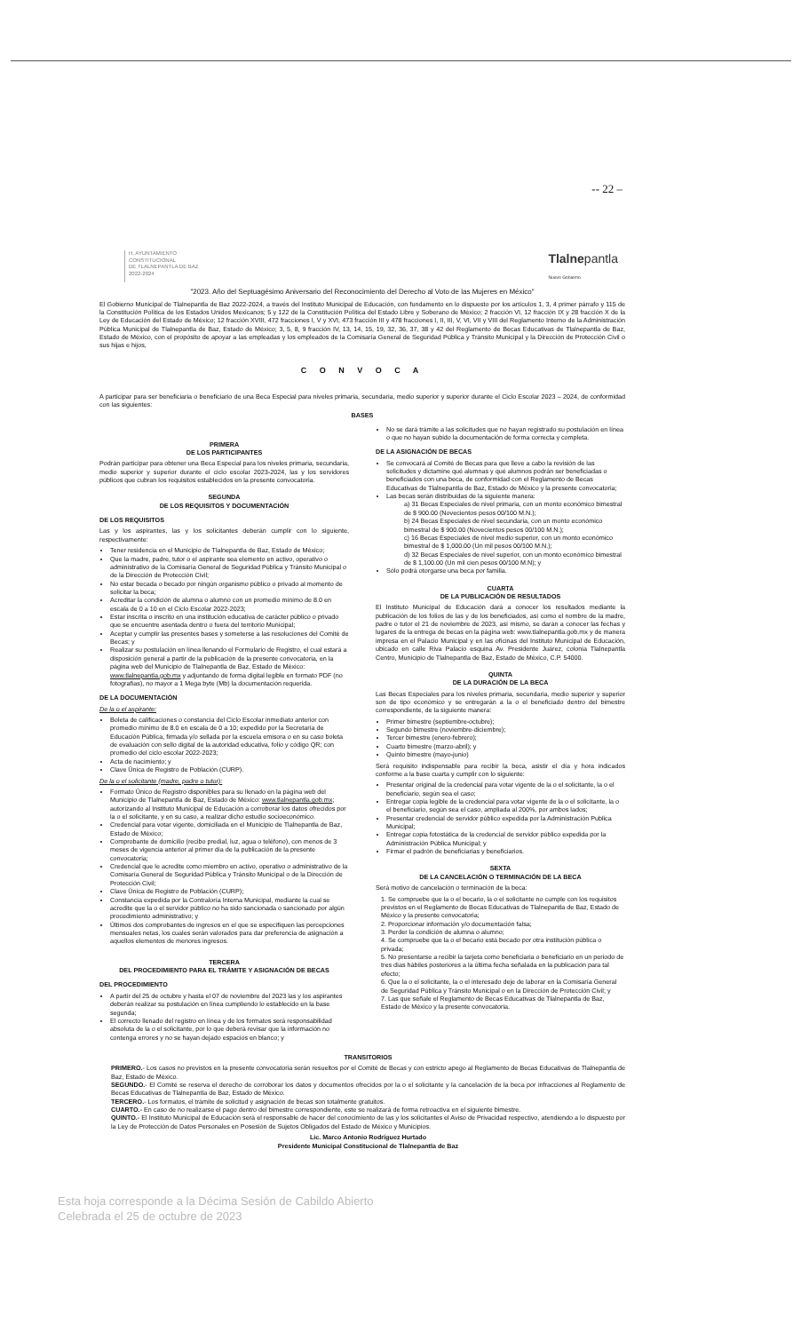-- 22 –
H. AYUNTAMIENTO
CONSTITUCIONAL
DE TLALNEPANTLA DE BAZ
2022-2024
Tlalnepantla
Nuevo Gobierno
"2023. Año del Septuagésimo Aniversario del Reconocimiento del Derecho al Voto de las Mujeres en México"
El Gobierno Municipal de Tlalnepantla de Baz 2022-2024, a través del Instituto Municipal de Educación, con fundamento en lo dispuesto por los artículos 1, 3, 4 primer párrafo y 115 de la Constitución Política de los Estados Unidos Mexicanos; 5 y 122 de la Constitución Política del Estado Libre y Soberano de México; 2 fracción VI, 12 fracción IX y 28 fracción X de la Ley de Educación del Estado de México; 12 fracción XVIII, 472 fracciones I, V y XVI, 473 fracción III y 478 fracciones I, II, III, V, VI, VII y VIII del Reglamento Interno de la Administración Pública Municipal de Tlalnepantla de Baz, Estado de México; 3, 5, 8, 9 fracción IV, 13, 14, 15, 19, 32, 36, 37, 38 y 42 del Reglamento de Becas Educativas de Tlalnepantla de Baz, Estado de México, con el propósito de apoyar a las empleadas y los empleados de la Comisaría General de Seguridad Pública y Tránsito Municipal y la Dirección de Protección Civil o sus hijas e hijos,
C O N V O C A
A participar para ser beneficiaria o beneficiario de una Beca Especial para niveles primaria, secundaria, medio superior y superior durante el Ciclo Escolar 2023 – 2024, de conformidad con las siguientes:
BASES
PRIMERA
DE LOS PARTICIPANTES
Podrán participar para obtener una Beca Especial para los niveles primaria, secundaria, medio superior y superior durante el ciclo escolar 2023-2024, las y los servidores públicos que cubran los requisitos establecidos en la presente convocatoria.
SEGUNDA
DE LOS REQUISITOS Y DOCUMENTACIÓN
DE LOS REQUISITOS
Las y los aspirantes, las y los solicitantes deberán cumplir con lo siguiente, respectivamente:
Tener residencia en el Municipio de Tlalnepantla de Baz, Estado de México;
Que la madre, padre, tutor o el aspirante sea elemento en activo, operativo o administrativo de la Comisaría General de Seguridad Pública y Tránsito Municipal o de la Dirección de Protección Civil;
No estar becada o becado por ningún organismo público o privado al momento de solicitar la beca;
Acreditar la condición de alumna o alumno con un promedio mínimo de 8.0 en escala de 0 a 10 en el Ciclo Escolar 2022-2023;
Estar inscrita o inscrito en una institución educativa de carácter público o privado que se encuentre asentada dentro o fuera del territorio Municipal;
Aceptar y cumplir las presentes bases y someterse a las resoluciones del Comité de Becas; y
Realizar su postulación en línea llenando el Formulario de Registro, el cual estará a disposición general a partir de la publicación de la presente convocatoria, en la página web del Municipio de Tlalnepantla de Baz, Estado de México: www.tlalnepantla.gob.mx y adjuntando de forma digital legible en formato PDF (no fotografías), no mayor a 1 Mega byte (Mb) la documentación requerida.
DE LA DOCUMENTACIÓN
De la o el aspirante:
Boleta de calificaciones o constancia del Ciclo Escolar inmediato anterior con promedio mínimo de 8.0 en escala de 0 a 10; expedido por la Secretaría de Educación Pública, firmada y/o sellada por la escuela emisora o en su caso boleta de evaluación con sello digital de la autoridad educativa, folio y código QR; con promedio del ciclo escolar 2022-2023;
Acta de nacimiento; y
Clave Única de Registro de Población (CURP).
De la o el solicitante (madre, padre o tutor):
Formato Único de Registro disponibles para su llenado en la página web del Municipio de Tlalnepantla de Baz, Estado de México: www.tlalnepantla.gob.mx; autorizando al Instituto Municipal de Educación a corroborar los datos ofrecidos por la o el solicitante, y en su caso, a realizar dicho estudio socioeconómico.
Credencial para votar vigente, domiciliada en el Municipio de Tlalnepantla de Baz, Estado de México;
Comprobante de domicilio (recibo predial, luz, agua o teléfono), con menos de 3 meses de vigencia anterior al primer día de la publicación de la presente convocatoria;
Credencial que le acredite como miembro en activo, operativo o administrativo de la Comisaría General de Seguridad Pública y Tránsito Municipal o de la Dirección de Protección Civil;
Clave Única de Registro de Población (CURP);
Constancia expedida por la Contraloría Interna Municipal, mediante la cual se acredite que la o el servidor público no ha sido sancionada o sancionado por algún procedimiento administrativo; y
Últimos dos comprobantes de ingresos en el que se especifiquen las percepciones mensuales netas, los cuales serán valorados para dar preferencia de asignación a aquellos elementos de menores ingresos.
TERCERA
DEL PROCEDIMIENTO PARA EL TRÁMITE Y ASIGNACIÓN DE BECAS
DEL PROCEDIMIENTO
A partir del 25 de octubre y hasta el 07 de noviembre del 2023 las y los aspirantes deberán realizar su postulación en línea cumpliendo lo establecido en la base segunda;
El correcto llenado del registro en línea y de los formatos será responsabilidad absoluta de la o el solicitante, por lo que deberá revisar que la información no contenga errores y no se hayan dejado espacios en blanco; y
No se dará trámite a las solicitudes que no hayan registrado su postulación en línea o que no hayan subido la documentación de forma correcta y completa.
DE LA ASIGNACIÓN DE BECAS
Se convocará al Comité de Becas para que lleve a cabo la revisión de las solicitudes y dictamine qué alumnas y qué alumnos podrán ser beneficiadas o beneficiados con una beca, de conformidad con el Reglamento de Becas Educativas de Tlalnepantla de Baz, Estado de México y la presente convocatoria;
Las becas serán distribuidas de la siguiente manera:
a) 31 Becas Especiales de nivel primaria, con un monto económico bimestral de $ 900.00 (Novecientos pesos 00/100 M.N.);
b) 24 Becas Especiales de nivel secundaria, con un monto económico bimestral de $ 900.00 (Novecientos pesos 00/100 M.N.);
c) 16 Becas Especiales de nivel medio superior, con un monto económico bimestral de $ 1,000.00 (Un mil pesos 00/100 M.N.);
d) 32 Becas Especiales de nivel superior, con un monto económico bimestral de $ 1,100.00 (Un mil cien pesos 00/100 M.N); y
Sólo podrá otorgarse una beca por familia.
CUARTA
DE LA PUBLICACIÓN DE RESULTADOS
El Instituto Municipal de Educación dará a conocer los resultados mediante la publicación de los folios de las y de los beneficiados, así como el nombre de la madre, padre o tutor el 21 de noviembre de 2023, así mismo, se darán a conocer las fechas y lugares de la entrega de becas en la página web: www.tlalnepantla.gob.mx y de manera impresa en el Palacio Municipal y en las oficinas del Instituto Municipal de Educación, ubicado en calle Riva Palacio esquina Av. Presidente Juárez, colonia Tlalnepantla Centro, Municipio de Tlalnepantla de Baz, Estado de México, C.P. 54000.
QUINTA
DE LA DURACIÓN DE LA BECA
Las Becas Especiales para los niveles primaria, secundaria, medio superior y superior son de tipo económico y se entregarán a la o el beneficiado dentro del bimestre correspondiente, de la siguiente manera:
Primer bimestre (septiembre-octubre);
Segundo bimestre (noviembre-diciembre);
Tercer bimestre (enero-febrero);
Cuarto bimestre (marzo-abril); y
Quinto bimestre (mayo-junio)
Será requisito indispensable para recibir la beca, asistir el día y hora indicados conforme a la base cuarta y cumplir con lo siguiente:
Presentar original de la credencial para votar vigente de la o el solicitante, la o el beneficiario, según sea el caso;
Entregar copia legible de la credencial para votar vigente de la o el solicitante, la o el beneficiario, según sea el caso, ampliada al 200%, por ambos lados;
Presentar credencial de servidor público expedida por la Administración Publica Municipal;
Entregar copia fotostática de la credencial de servidor público expedida por la Administración Pública Municipal; y
Firmar el padrón de beneficiarias y beneficiarios.
SEXTA
DE LA CANCELACIÓN O TERMINACIÓN DE LA BECA
Será motivo de cancelación o terminación de la beca:
1. Se compruebe que la o el becario, la o el solicitante no cumple con los requisitos previstos en el Reglamento de Becas Educativas de Tlalnepantla de Baz, Estado de México y la presente convocatoria;
2. Proporcionar información y/o documentación falsa;
3. Perder la condición de alumna o alumno;
4. Se compruebe que la o el becario está becado por otra institución pública o privada;
5. No presentarse a recibir la tarjeta como beneficiaria o beneficiario en un periodo de tres días hábiles posteriores a la última fecha señalada en la publicación para tal efecto;
6. Que la o el solicitante, la o el interesado deje de laborar en la Comisaría General de Seguridad Pública y Tránsito Municipal o en la Dirección de Protección Civil; y
7. Las que señale el Reglamento de Becas Educativas de Tlalnepantla de Baz, Estado de México y la presente convocatoria.
TRANSITORIOS
PRIMERO.- Los casos no previstos en la presente convocatoria serán resueltos por el Comité de Becas y con estricto apego al Reglamento de Becas Educativas de Tlalnepantla de Baz, Estado de México.
SEGUNDO.- El Comité se reserva el derecho de corroborar los datos y documentos ofrecidos por la o el solicitante y la cancelación de la beca por infracciones al Reglamento de Becas Educativas de Tlalnepantla de Baz, Estado de México.
TERCERO.- Los formatos, el trámite de solicitud y asignación de becas son totalmente gratuitos.
CUARTO.- En caso de no realizarse el pago dentro del bimestre correspondiente, este se realizará de forma retroactiva en el siguiente bimestre.
QUINTO.- El Instituto Municipal de Educación será el responsable de hacer del conocimiento de las y los solicitantes el Aviso de Privacidad respectivo, atendiendo a lo dispuesto por la Ley de Protección de Datos Personales en Posesión de Sujetos Obligados del Estado de México y Municipios.
Lic. Marco Antonio Rodríguez Hurtado
Presidente Municipal Constitucional de Tlalnepantla de Baz
Esta hoja corresponde a la Décima Sesión de Cabildo Abierto
Celebrada el 25 de octubre de 2023